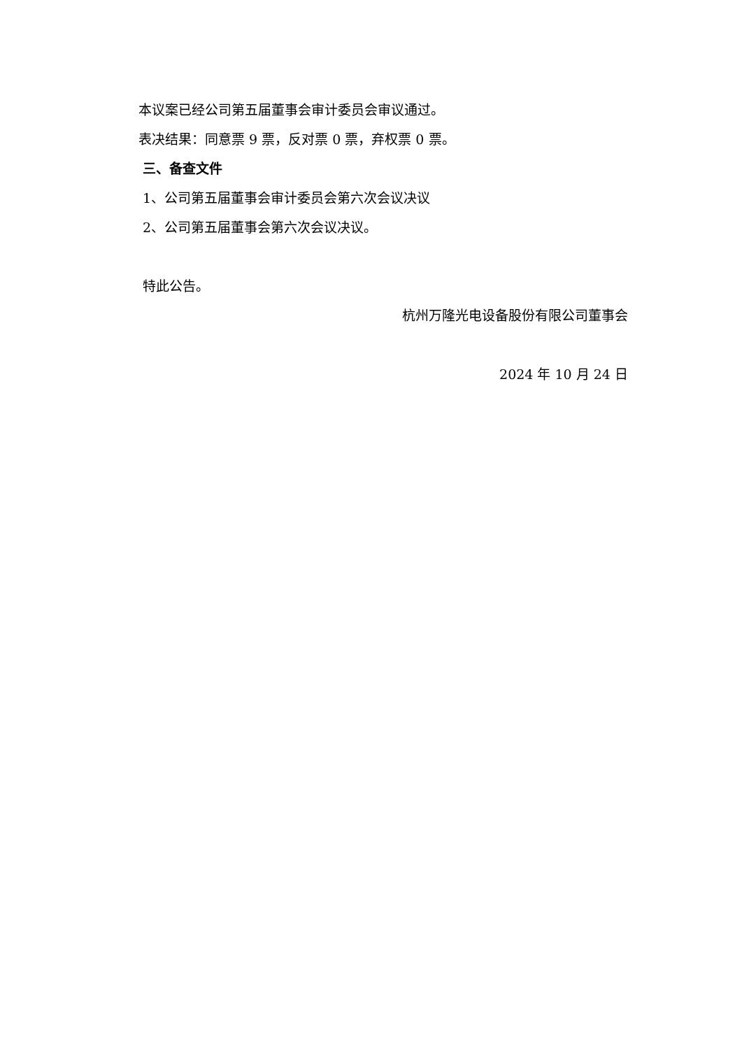本议案已经公司第五届董事会审计委员会审议通过。
表决结果：同意票 9 票，反对票 0 票，弃权票 0 票。
三、备查文件
1、公司第五届董事会审计委员会第六次会议决议
2、公司第五届董事会第六次会议决议。
特此公告。
杭州万隆光电设备股份有限公司董事会
2024 年 10 月 24 日